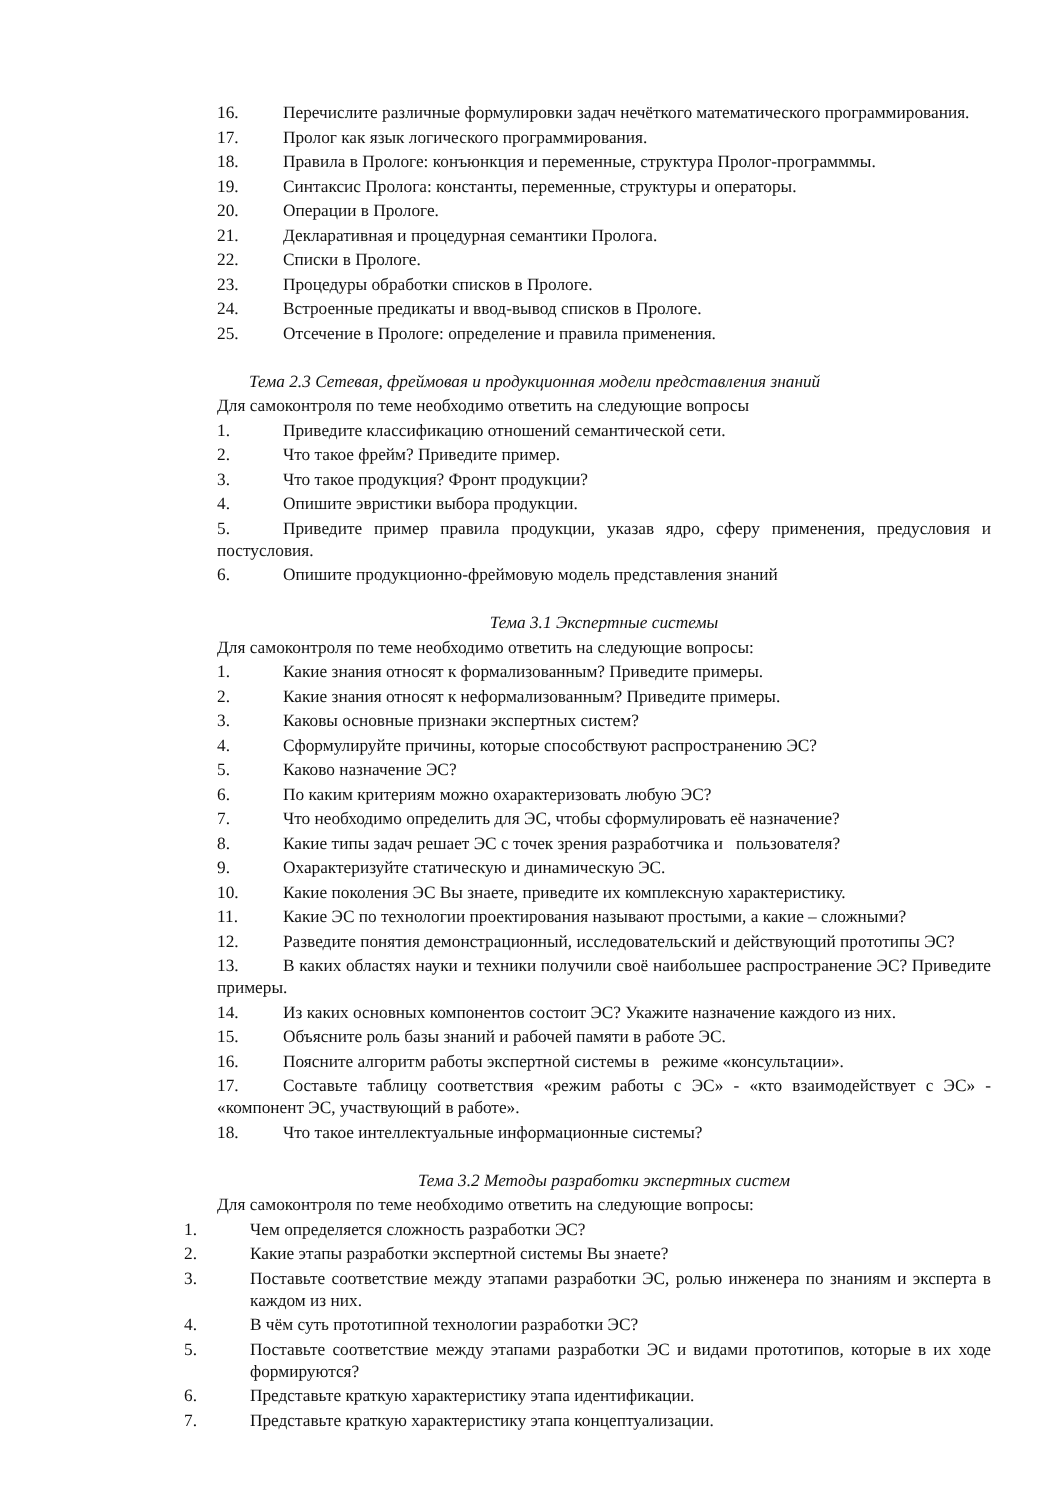16. Перечислите различные формулировки задач нечёткого математического программирования.
17. Пролог как язык логического программирования.
18. Правила в Прологе: конъюнкция и переменные, структура Пролог-программмы.
19. Синтаксис Пролога: константы, переменные, структуры и операторы.
20. Операции в Прологе.
21. Декларативная и процедурная семантики Пролога.
22. Списки в Прологе.
23. Процедуры обработки списков в Прологе.
24. Встроенные предикаты и ввод-вывод списков в Прологе.
25. Отсечение в Прологе: определение и правила применения.
Тема 2.3 Сетевая, фреймовая и продукционная модели представления знаний
Для самоконтроля по теме необходимо ответить на следующие вопросы
1. Приведите классификацию отношений семантической сети.
2. Что такое фрейм? Приведите пример.
3. Что такое продукция? Фронт продукции?
4. Опишите эвристики выбора продукции.
5. Приведите пример правила продукции, указав ядро, сферу применения, предусловия и постусловия.
6. Опишите продукционно-фреймовую модель представления знаний
Тема 3.1 Экспертные системы
Для самоконтроля по теме необходимо ответить на следующие вопросы:
1. Какие знания относят к формализованным? Приведите примеры.
2. Какие знания относят к неформализованным? Приведите примеры.
3. Каковы основные признаки экспертных систем?
4. Сформулируйте причины, которые способствуют распространению ЭС?
5. Каково назначение ЭС?
6. По каким критериям можно охарактеризовать любую ЭС?
7. Что необходимо определить для ЭС, чтобы сформулировать её назначение?
8. Какие типы задач решает ЭС с точек зрения разработчика и пользователя?
9. Охарактеризуйте статическую и динамическую ЭС.
10. Какие поколения ЭС Вы знаете, приведите их комплексную характеристику.
11. Какие ЭС по технологии проектирования называют простыми, а какие – сложными?
12. Разведите понятия демонстрационный, исследовательский и действующий прототипы ЭС?
13. В каких областях науки и техники получили своё наибольшее распространение ЭС? Приведите примеры.
14. Из каких основных компонентов состоит ЭС? Укажите назначение каждого из них.
15. Объясните роль базы знаний и рабочей памяти в работе ЭС.
16. Поясните алгоритм работы экспертной системы в режиме «консультации».
17. Составьте таблицу соответствия «режим работы с ЭС» - «кто взаимодействует с ЭС» - «компонент ЭС, участвующий в работе».
18. Что такое интеллектуальные информационные системы?
Тема 3.2 Методы разработки экспертных систем
Для самоконтроля по теме необходимо ответить на следующие вопросы:
1. Чем определяется сложность разработки ЭС?
2. Какие этапы разработки экспертной системы Вы знаете?
3. Поставьте соответствие между этапами разработки ЭС, ролью инженера по знаниям и эксперта в каждом из них.
4. В чём суть прототипной технологии разработки ЭС?
5. Поставьте соответствие между этапами разработки ЭС и видами прототипов, которые в их ходе формируются?
6. Представьте краткую характеристику этапа идентификации.
7. Представьте краткую характеристику этапа концептуализации.